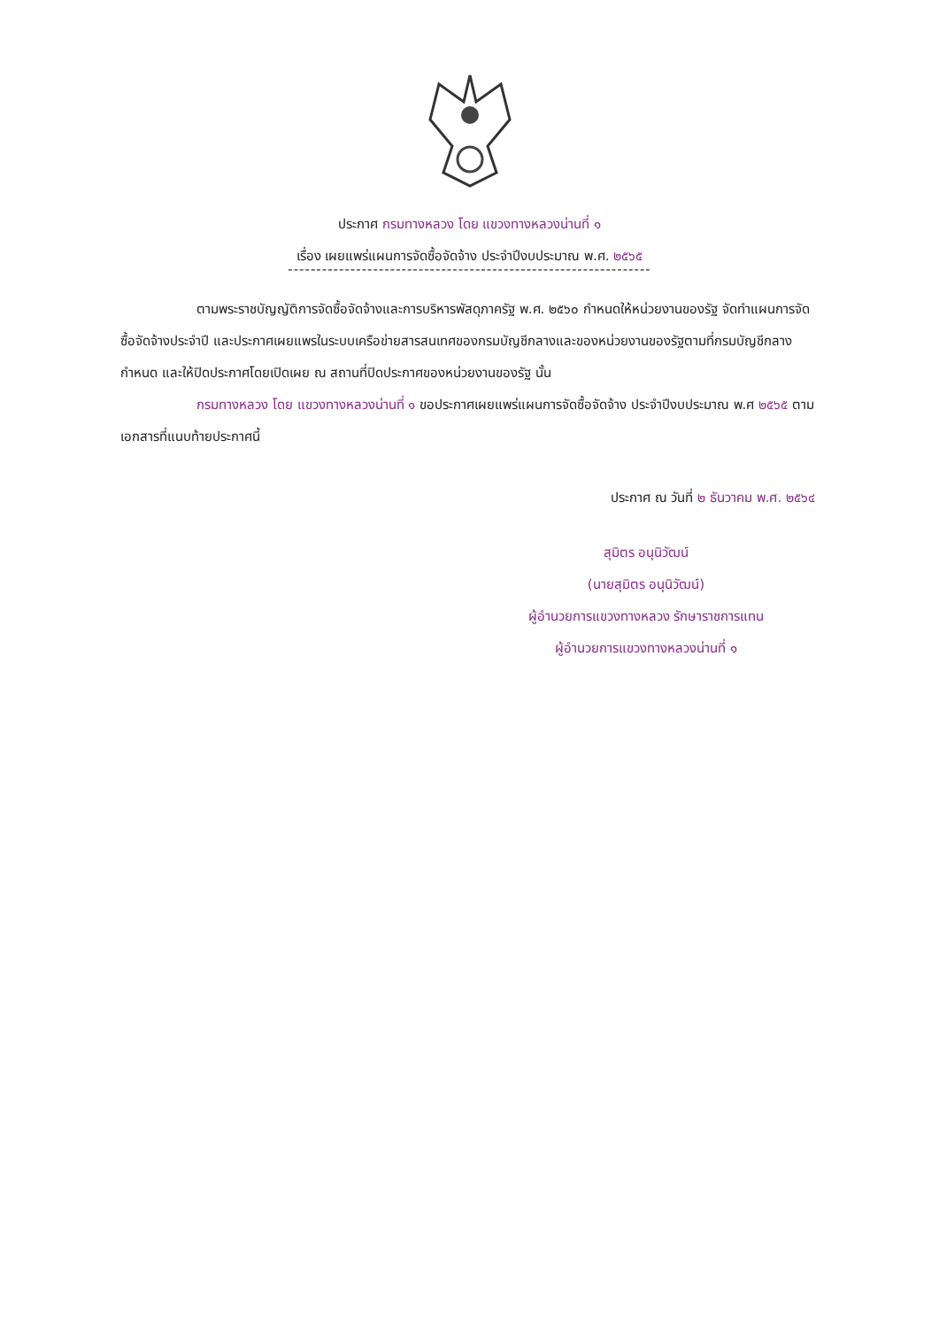ประกาศ กรมทางหลวง โดย แขวงทางหลวงน่านที่ ๑
เรื่อง เผยแพร่แผนการจัดซื้อจัดจ้าง ประจำปีงบประมาณ พ.ศ. ๒๕๖๕
----------------------------------------------------------------
ตามพระราชบัญญัติการจัดซื้อจัดจ้างและการบริหารพัสดุภาครัฐ พ.ศ. ๒๕๖๐ กำหนดให้หน่วยงานของรัฐ จัดทำแผนการจัดซื้อจัดจ้างประจำปี และประกาศเผยแพรในระบบเครือข่ายสารสนเทศของกรมบัญชีกลางและของหน่วยงานของรัฐตามที่กรมบัญชีกลางกำหนด และให้ปิดประกาศโดยเปิดเผย ณ สถานที่ปิดประกาศของหน่วยงานของรัฐ นั้น
กรมทางหลวง โดย แขวงทางหลวงน่านที่ ๑ ขอประกาศเผยแพร่แผนการจัดซื้อจัดจ้าง ประจำปีงบประมาณ พ.ศ ๒๕๖๕ ตามเอกสารที่แนบท้ายประกาศนี้
ประกาศ ณ วันที่ ๒ ธันวาคม พ.ศ. ๒๕๖๔
สุมิตร อนุนิวัฒน์
(นายสุมิตร อนุนิวัฒน์)
ผู้อำนวยการแขวงทางหลวง รักษาราชการแทน
ผู้อำนวยการแขวงทางหลวงน่านที่ ๑